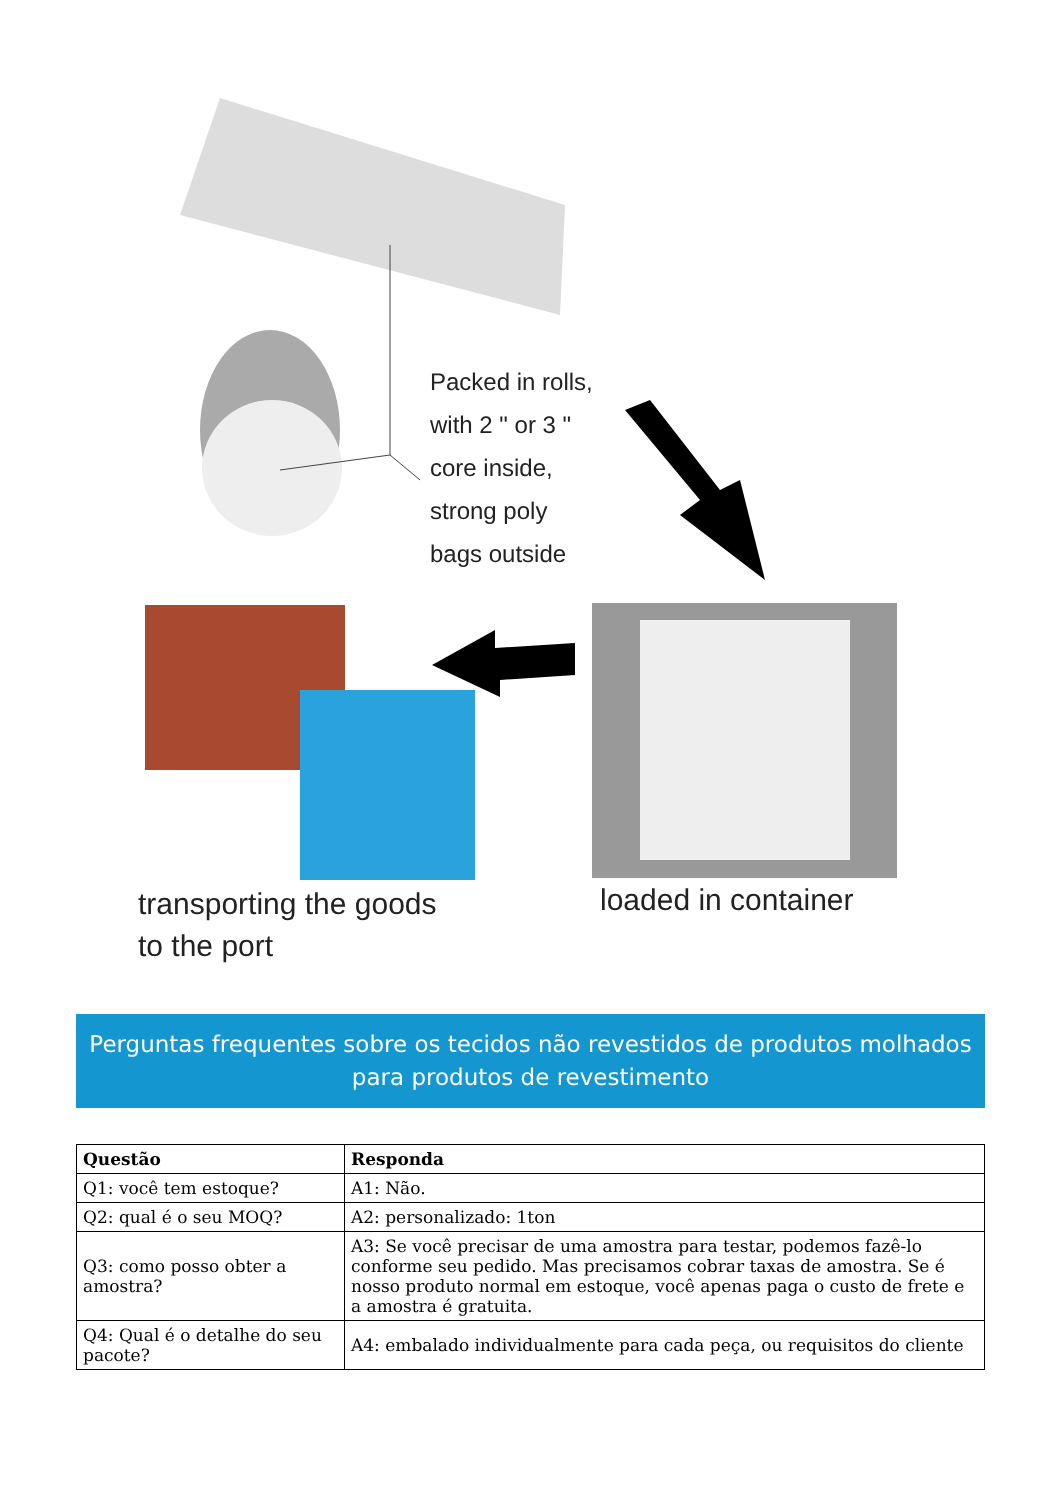Packed in rolls,
with 2 " or 3 "
core inside,
strong poly
bags outside
transporting the goods
to the port
loaded in container
Perguntas frequentes sobre os tecidos não revestidos de produtos molhados para produtos de revestimento
| Questão | Responda |
| --- | --- |
| Q1: você tem estoque? | A1: Não. |
| Q2: qual é o seu MOQ? | A2: personalizado: 1ton |
| Q3: como posso obter a amostra? | A3: Se você precisar de uma amostra para testar, podemos fazê-lo conforme seu pedido. Mas precisamos cobrar taxas de amostra. Se é nosso produto normal em estoque, você apenas paga o custo de frete e a amostra é gratuita. |
| Q4: Qual é o detalhe do seu pacote? | A4: embalado individualmente para cada peça, ou requisitos do cliente |